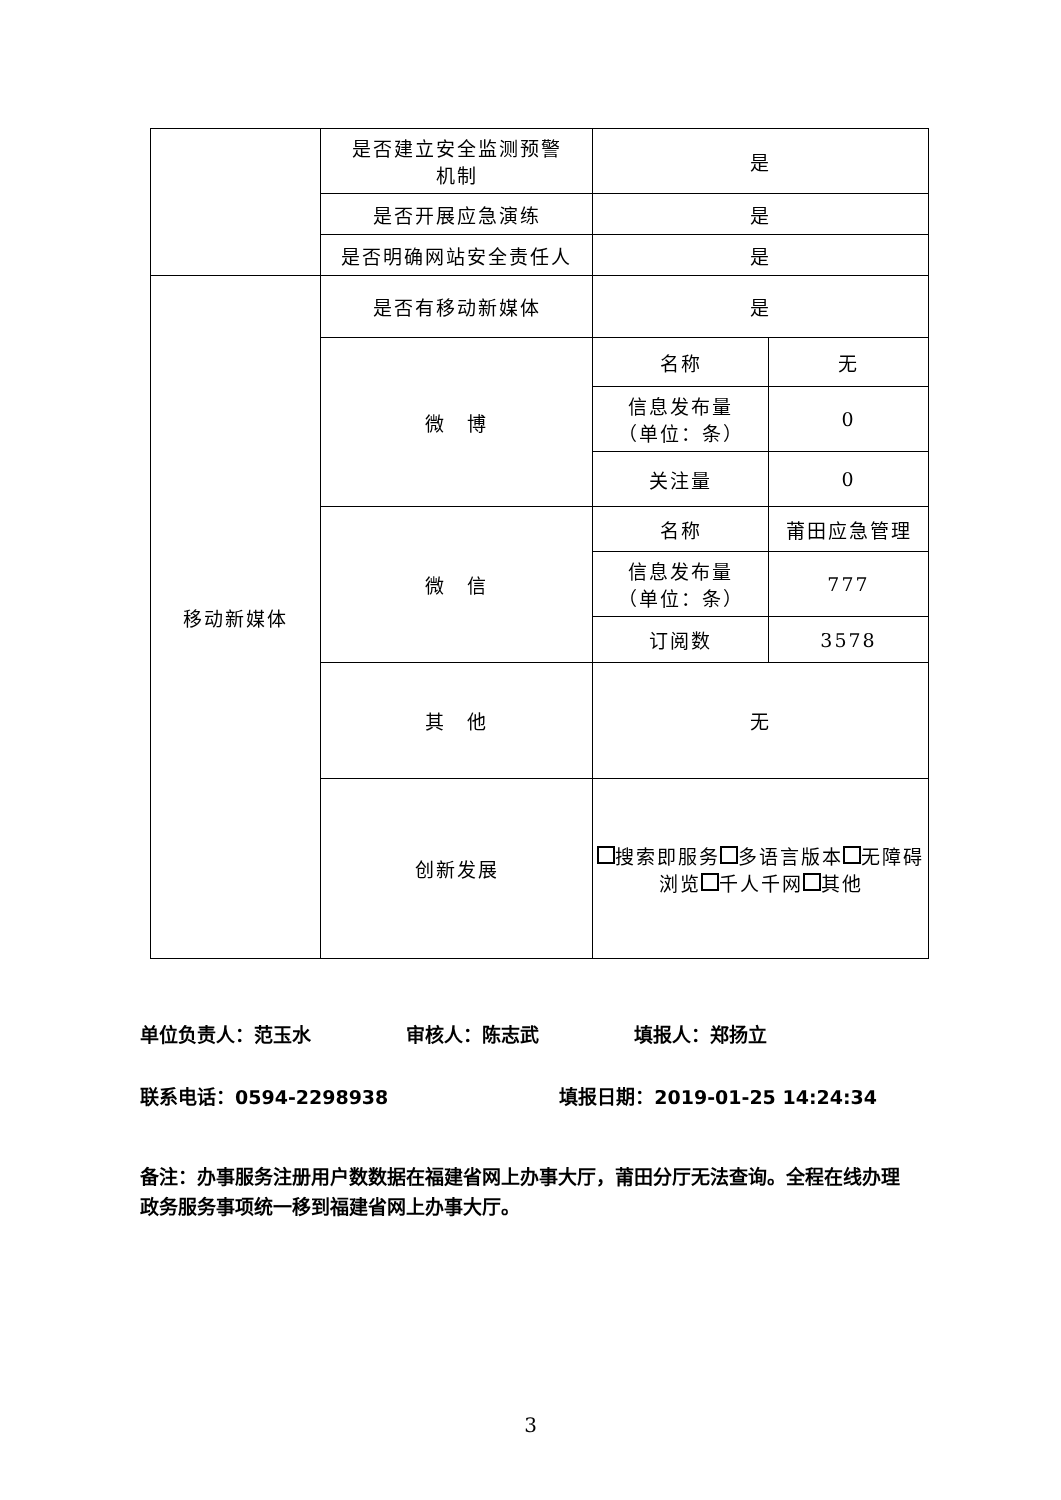| | 是否建立安全监测预警 机制 | 是 | |
| | 是否开展应急演练 | 是 | |
| | 是否明确网站安全责任人 | 是 | |
| 移动新媒体 | 是否有移动新媒体 | 是 | |
| | 微 博 | 名称 | 无 |
| | | 信息发布量 （单位：条） | 0 |
| | | 关注量 | 0 |
| | 微 信 | 名称 | 莆田应急管理 |
| | | 信息发布量 （单位：条） | 777 |
| | | 订阅数 | 3578 |
| | 其 他 | 无 | |
| | 创新发展 | 搜索即服务 多语言版本 无障碍浏览 千人千网 其他 | |
单位负责人：范玉水　　　　　审核人：陈志武　　　　　填报人：郑扬立
联系电话：0594-2298938　　　　　　　　　填报日期：2019-01-25 14:24:34
备注：办事服务注册用户数数据在福建省网上办事大厅，莆田分厅无法查询。全程在线办理政务服务事项统一移到福建省网上办事大厅。
3